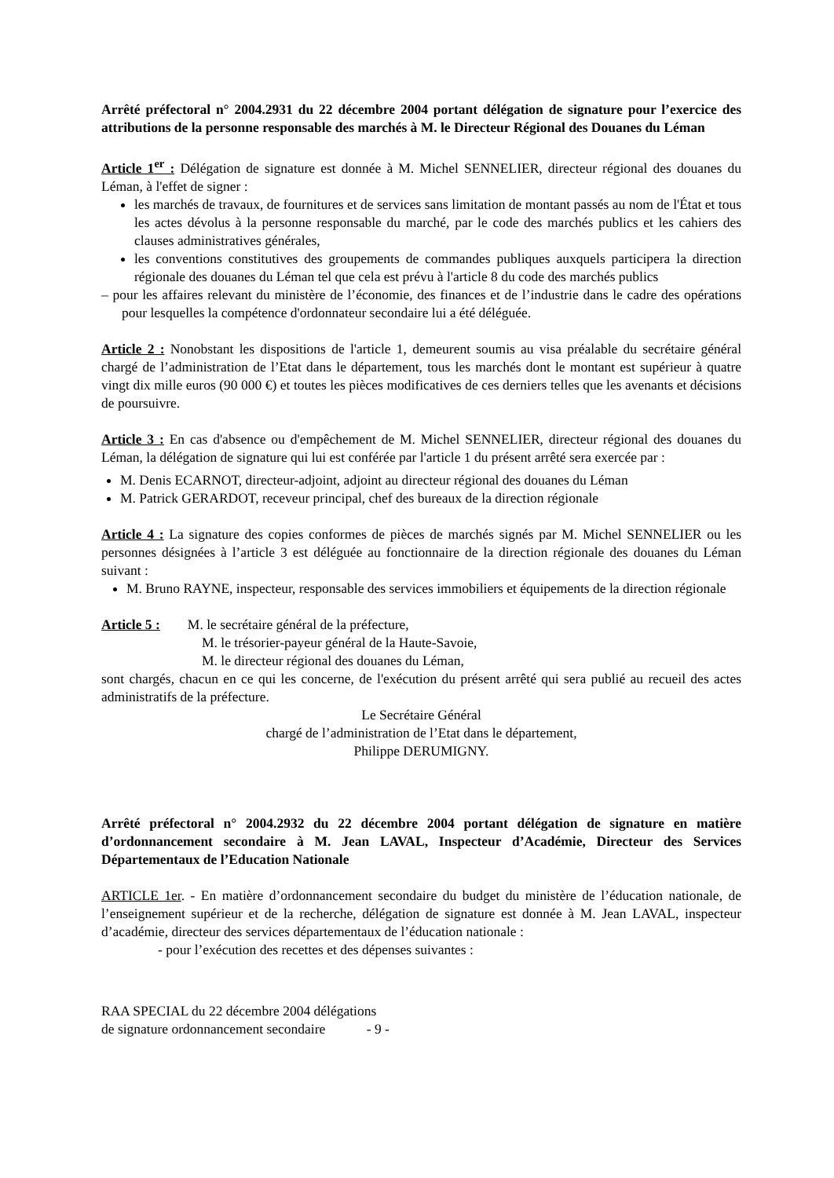Arrêté préfectoral n° 2004.2931 du 22 décembre 2004 portant délégation de signature pour l’exercice des attributions de la personne responsable des marchés à M. le Directeur Régional des Douanes du Léman
Article 1<sup>er</sup> : Délégation de signature est donnée à M. Michel SENNELIER, directeur régional des douanes du Léman, à l'effet de signer :
les marchés de travaux, de fournitures et de services sans limitation de montant passés au nom de l'État et tous les actes dévolus à la personne responsable du marché, par le code des marchés publics et les cahiers des clauses administratives générales,
les conventions constitutives des groupements de commandes publiques auxquels participera la direction régionale des douanes du Léman tel que cela est prévu à l'article 8 du code des marchés publics
– pour les affaires relevant du ministère de l’économie, des finances et de l’industrie dans le cadre des opérations pour lesquelles la compétence d'ordonnateur secondaire lui a été déléguée.
Article 2 : Nonobstant les dispositions de l'article 1, demeurent soumis au visa préalable du secrétaire général chargé de l’administration de l’Etat dans le département, tous les marchés dont le montant est supérieur à quatre vingt dix mille euros (90 000 €) et toutes les pièces modificatives de ces derniers telles que les avenants et décisions de poursuivre.
Article 3 : En cas d'absence ou d'empêchement de M. Michel SENNELIER, directeur régional des douanes du Léman, la délégation de signature qui lui est conférée par l'article 1 du présent arrêté sera exercée par :
M. Denis ECARNOT, directeur-adjoint, adjoint au directeur régional des douanes du Léman
M. Patrick GERARDOT, receveur principal, chef des bureaux de la direction régionale
Article 4 : La signature des copies conformes de pièces de marchés signés par M. Michel SENNELIER ou les personnes désignées à l’article 3 est déléguée au fonctionnaire de la direction régionale des douanes du Léman suivant :
M. Bruno RAYNE, inspecteur, responsable des services immobiliers et équipements de la direction régionale
Article 5 : M. le secrétaire général de la préfecture,
M. le trésorier-payeur général de la Haute-Savoie,
M. le directeur régional des douanes du Léman,
sont chargés, chacun en ce qui les concerne, de l'exécution du présent arrêté qui sera publié au recueil des actes administratifs de la préfecture.
Le Secrétaire Général
chargé de l’administration de l’Etat dans le département,
Philippe DERUMIGNY.
Arrêté préfectoral n° 2004.2932 du 22 décembre 2004 portant délégation de signature en matière d’ordonnancement secondaire à M. Jean LAVAL, Inspecteur d’Académie, Directeur des Services Départementaux de l’Education Nationale
ARTICLE 1er. - En matière d’ordonnancement secondaire du budget du ministère de l’éducation nationale, de l’enseignement supérieur et de la recherche, délégation de signature est donnée à M. Jean LAVAL, inspecteur d’académie, directeur des services départementaux de l’éducation nationale :
- pour l’exécution des recettes et des dépenses suivantes :
RAA SPECIAL du 22 décembre 2004 délégations
de signature ordonnancement secondaire - 9 -